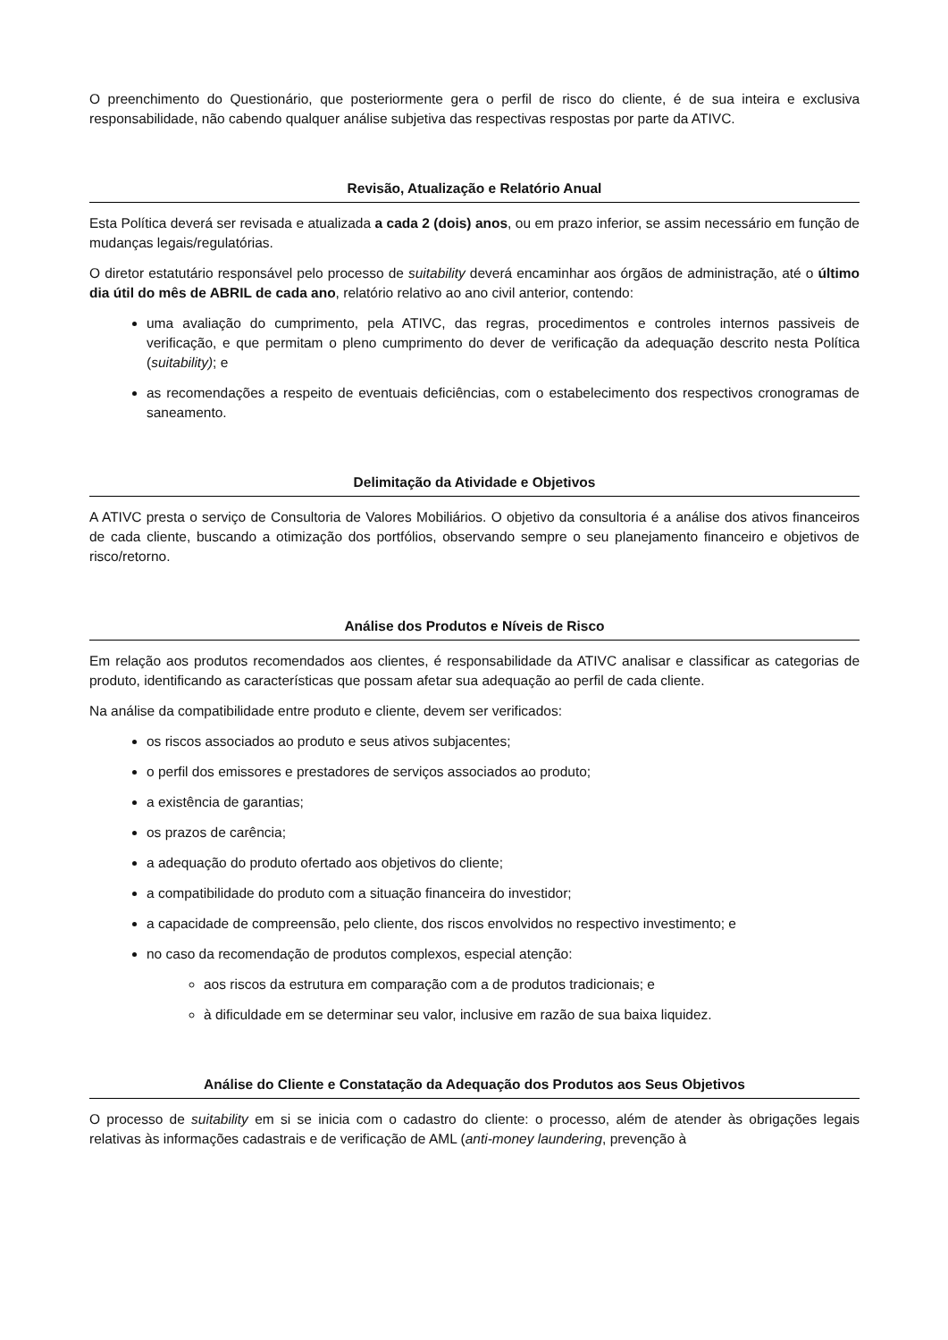O preenchimento do Questionário, que posteriormente gera o perfil de risco do cliente, é de sua inteira e exclusiva responsabilidade, não cabendo qualquer análise subjetiva das respectivas respostas por parte da ATIVC.
Revisão, Atualização e Relatório Anual
Esta Política deverá ser revisada e atualizada a cada 2 (dois) anos, ou em prazo inferior, se assim necessário em função de mudanças legais/regulatórias.
O diretor estatutário responsável pelo processo de suitability deverá encaminhar aos órgãos de administração, até o último dia útil do mês de ABRIL de cada ano, relatório relativo ao ano civil anterior, contendo:
uma avaliação do cumprimento, pela ATIVC, das regras, procedimentos e controles internos passiveis de verificação, e que permitam o pleno cumprimento do dever de verificação da adequação descrito nesta Política (suitability); e
as recomendações a respeito de eventuais deficiências, com o estabelecimento dos respectivos cronogramas de saneamento.
Delimitação da Atividade e Objetivos
A ATIVC presta o serviço de Consultoria de Valores Mobiliários. O objetivo da consultoria é a análise dos ativos financeiros de cada cliente, buscando a otimização dos portfólios, observando sempre o seu planejamento financeiro e objetivos de risco/retorno.
Análise dos Produtos e Níveis de Risco
Em relação aos produtos recomendados aos clientes, é responsabilidade da ATIVC analisar e classificar as categorias de produto, identificando as características que possam afetar sua adequação ao perfil de cada cliente.
Na análise da compatibilidade entre produto e cliente, devem ser verificados:
os riscos associados ao produto e seus ativos subjacentes;
o perfil dos emissores e prestadores de serviços associados ao produto;
a existência de garantias;
os prazos de carência;
a adequação do produto ofertado aos objetivos do cliente;
a compatibilidade do produto com a situação financeira do investidor;
a capacidade de compreensão, pelo cliente, dos riscos envolvidos no respectivo investimento; e
no caso da recomendação de produtos complexos, especial atenção:
aos riscos da estrutura em comparação com a de produtos tradicionais; e
à dificuldade em se determinar seu valor, inclusive em razão de sua baixa liquidez.
Análise do Cliente e Constatação da Adequação dos Produtos aos Seus Objetivos
O processo de suitability em si se inicia com o cadastro do cliente: o processo, além de atender às obrigações legais relativas às informações cadastrais e de verificação de AML (anti-money laundering, prevenção à